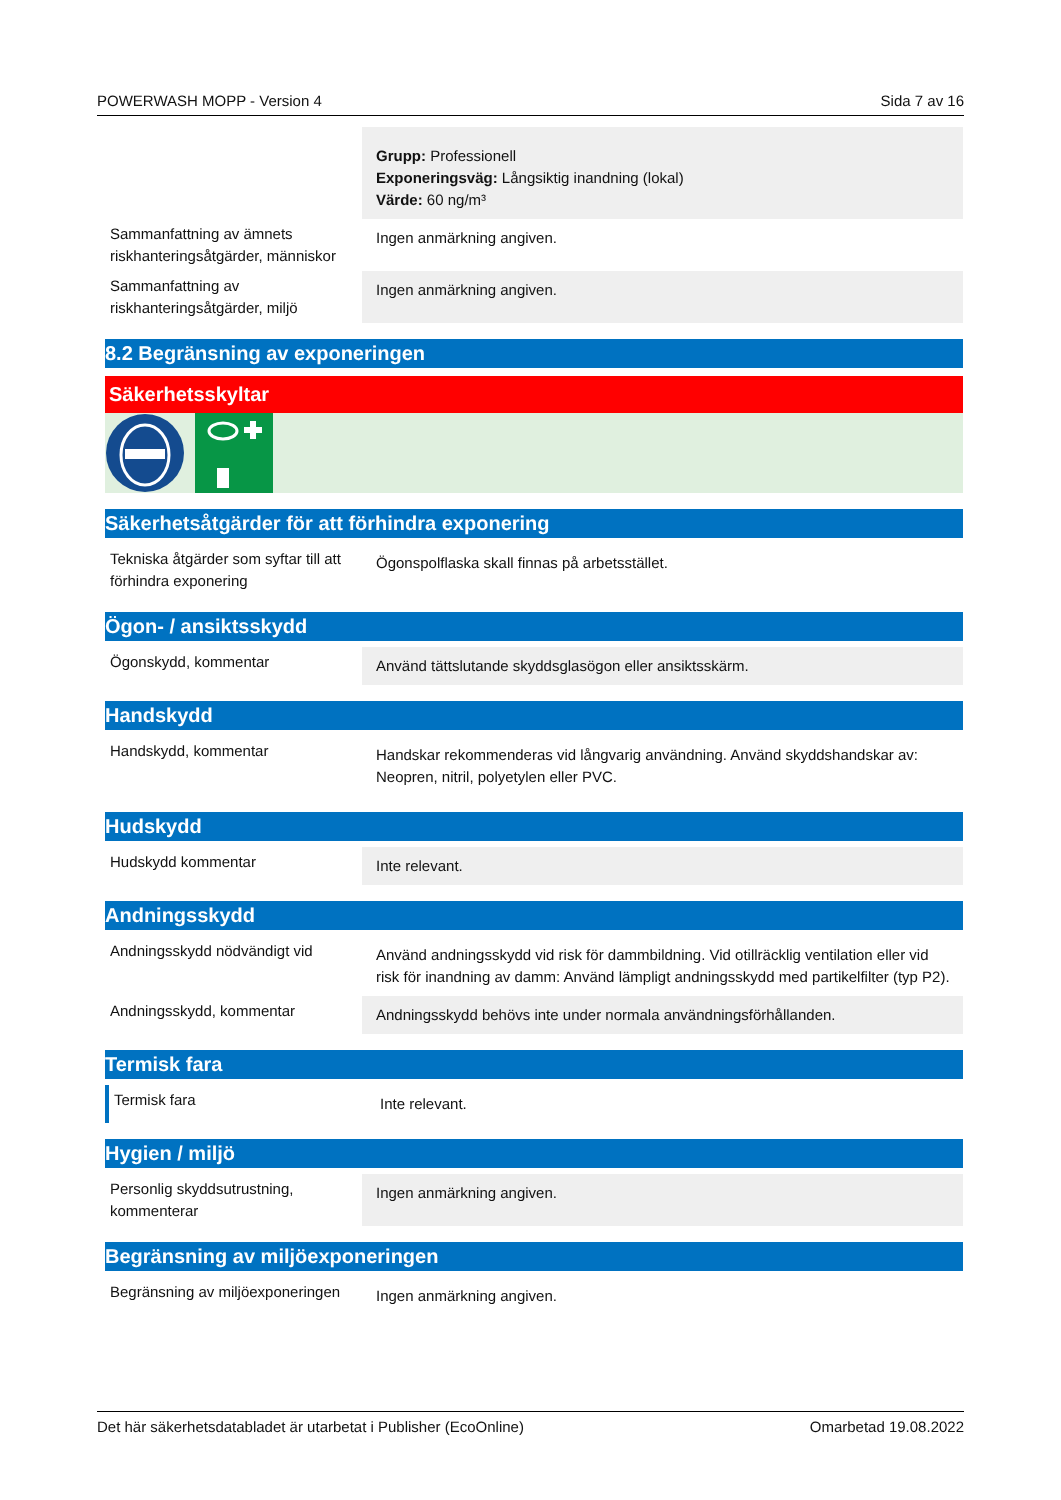POWERWASH MOPP - Version 4 Sida 7 av 16
| | Grupp: Professionell Exponeringsväg: Långsiktig inandning (lokal) Värde: 60 ng/m³ |
| Sammanfattning av ämnets riskhanteringsåtgärder, människor | Ingen anmärkning angiven. |
| Sammanfattning av riskhanteringsåtgärder, miljö | Ingen anmärkning angiven. |
8.2 Begränsning av exponeringen
Säkerhetsskyltar
Säkerhetsåtgärder för att förhindra exponering
| Tekniska åtgärder som syftar till att förhindra exponering | Ögonspolflaska skall finnas på arbetsstället. |
Ögon- / ansiktsskydd
| Ögonskydd, kommentar | Använd tättslutande skyddsglasögon eller ansiktsskärm. |
Handskydd
| Handskydd, kommentar | Handskar rekommenderas vid långvarig användning. Använd skyddshandskar av: Neopren, nitril, polyetylen eller PVC. |
Hudskydd
| Hudskydd kommentar | Inte relevant. |
Andningsskydd
| Andningsskydd nödvändigt vid | Använd andningsskydd vid risk för dammbildning. Vid otillräcklig ventilation eller vid risk för inandning av damm: Använd lämpligt andningsskydd med partikelfilter (typ P2). |
| Andningsskydd, kommentar | Andningsskydd behövs inte under normala användningsförhållanden. |
Termisk fara
| Termisk fara | Inte relevant. |
Hygien / miljö
| Personlig skyddsutrustning, kommenterar | Ingen anmärkning angiven. |
Begränsning av miljöexponeringen
| Begränsning av miljöexponeringen | Ingen anmärkning angiven. |
Det här säkerhetsdatabladet är utarbetat i Publisher (EcoOnline) Omarbetad 19.08.2022